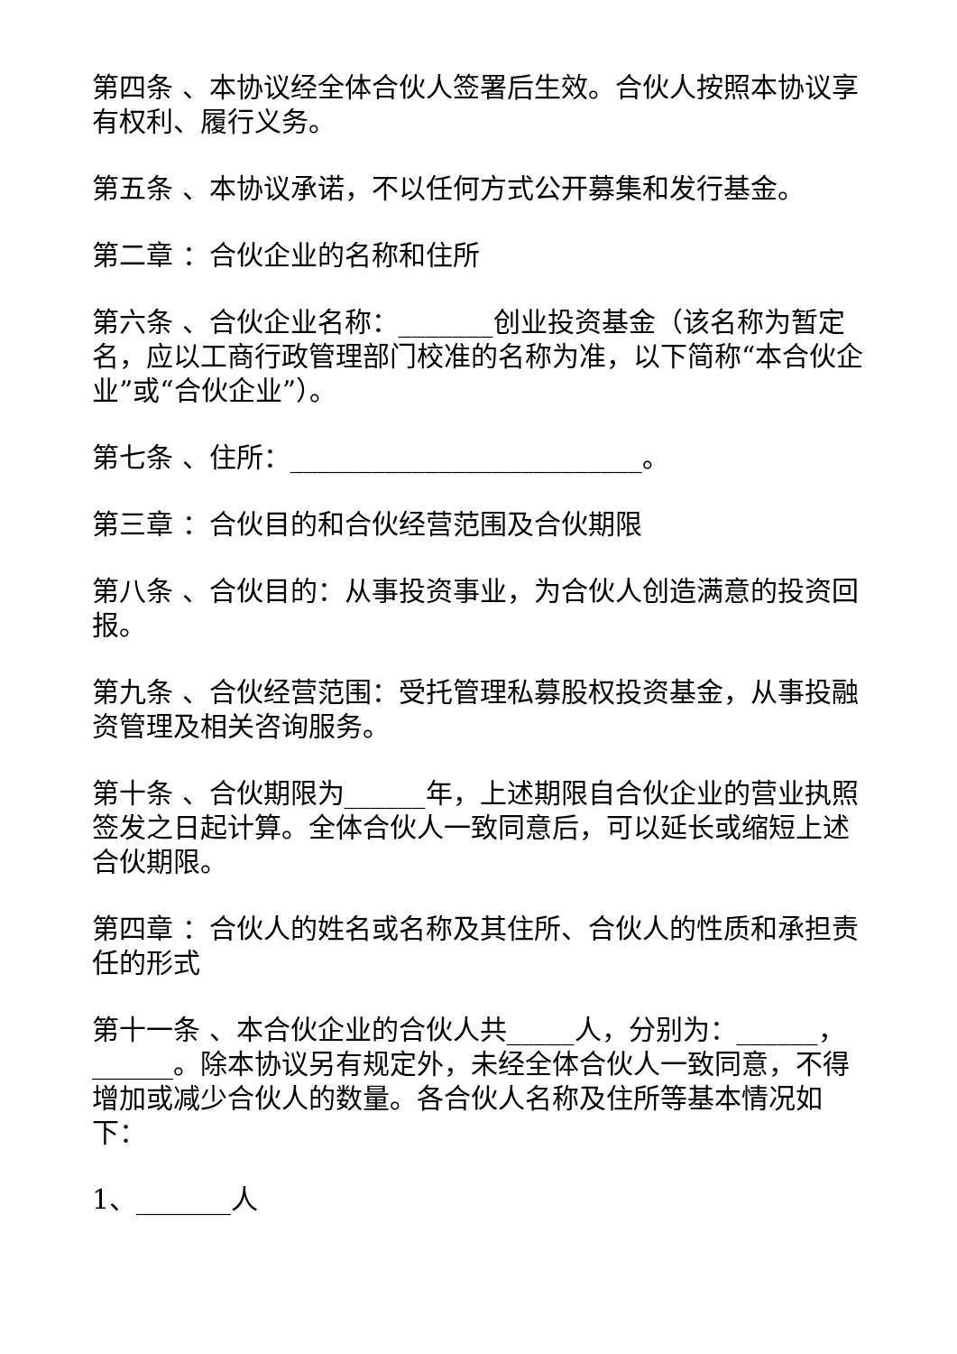第四条 、本协议经全体合伙人签署后生效。合伙人按照本协议享有权利、履行义务。
第五条 、本协议承诺，不以任何方式公开募集和发行基金。
第二章 ：合伙企业的名称和住所
第六条 、合伙企业名称：_______创业投资基金（该名称为暂定名，应以工商行政管理部门校准的名称为准，以下简称“本合伙企业”或“合伙企业”）。
第七条 、住所：__________________________。
第三章 ：合伙目的和合伙经营范围及合伙期限
第八条 、合伙目的：从事投资事业，为合伙人创造满意的投资回报。
第九条 、合伙经营范围：受托管理私募股权投资基金，从事投融资管理及相关咨询服务。
第十条 、合伙期限为______年，上述期限自合伙企业的营业执照签发之日起计算。全体合伙人一致同意后，可以延长或缩短上述合伙期限。
第四章 ：合伙人的姓名或名称及其住所、合伙人的性质和承担责任的形式
第十一条 、本合伙企业的合伙人共_____人，分别为：______，______。除本协议另有规定外，未经全体合伙人一致同意，不得增加或减少合伙人的数量。各合伙人名称及住所等基本情况如下：
1、_______人